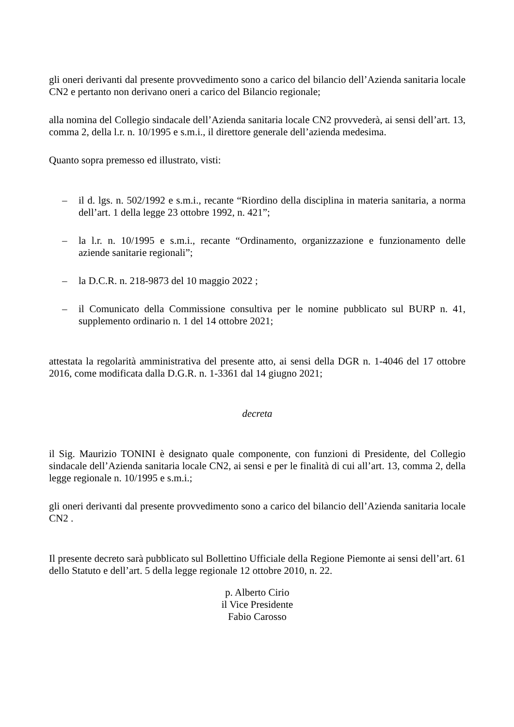gli oneri derivanti dal presente provvedimento sono a carico del bilancio dell’Azienda sanitaria locale CN2 e pertanto non derivano oneri a carico del Bilancio regionale;
alla nomina del Collegio sindacale dell’Azienda sanitaria locale CN2 provvederà, ai sensi dell’art. 13, comma 2, della l.r. n. 10/1995 e s.m.i., il direttore generale dell’azienda medesima.
Quanto sopra premesso ed illustrato, visti:
– il d. lgs. n. 502/1992 e s.m.i., recante “Riordino della disciplina in materia sanitaria, a norma dell’art. 1 della legge 23 ottobre 1992, n. 421”;
– la l.r. n. 10/1995 e s.m.i., recante “Ordinamento, organizzazione e funzionamento delle aziende sanitarie regionali”;
– la D.C.R. n. 218-9873 del 10 maggio 2022 ;
– il Comunicato della Commissione consultiva per le nomine pubblicato sul BURP n. 41, supplemento ordinario n. 1 del 14 ottobre 2021;
attestata la regolarità amministrativa del presente atto, ai sensi della DGR n. 1-4046 del 17 ottobre 2016, come modificata dalla D.G.R. n. 1-3361 dal 14 giugno 2021;
decreta
il Sig. Maurizio TONINI è designato quale componente, con funzioni di Presidente, del Collegio sindacale dell’Azienda sanitaria locale CN2, ai sensi e per le finalità di cui all’art. 13, comma 2, della legge regionale n. 10/1995 e s.m.i.;
gli oneri derivanti dal presente provvedimento sono a carico del bilancio dell’Azienda sanitaria locale CN2 .
Il presente decreto sarà pubblicato sul Bollettino Ufficiale della Regione Piemonte ai sensi dell’art. 61 dello Statuto e dell’art. 5 della legge regionale 12 ottobre 2010, n. 22.
p. Alberto Cirio
il Vice Presidente
Fabio Carosso